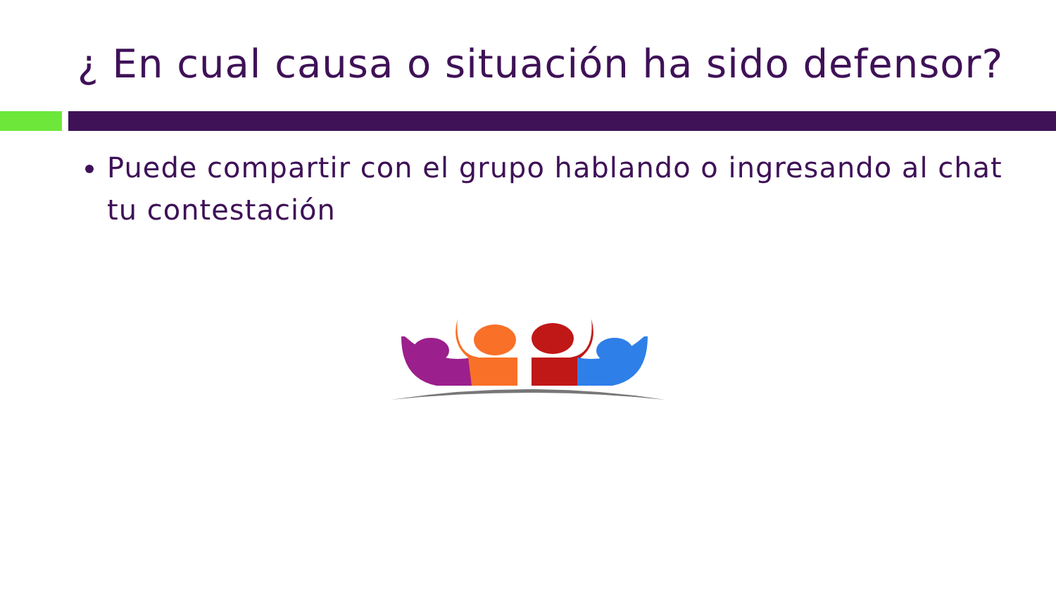¿ En cual causa o situación ha sido defensor?
Puede compartir con el grupo hablando o ingresando al chat tu contestación